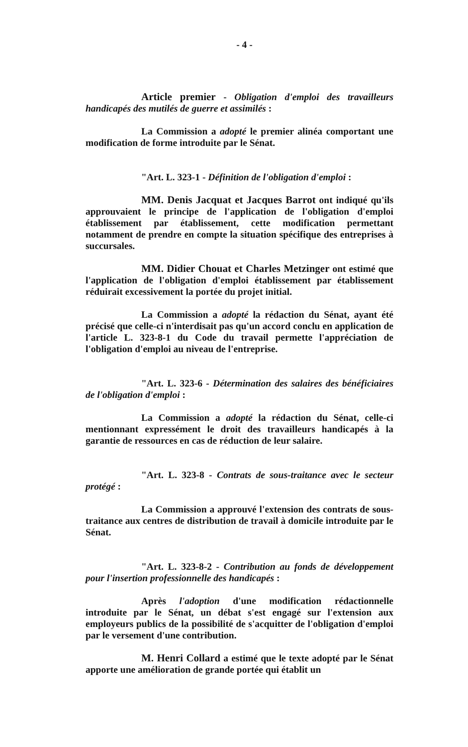- 4 -
Article premier - Obligation d'emploi des travailleurs handicapés des mutilés de guerre et assimilés :
La Commission a adopté le premier alinéa comportant une modification de forme introduite par le Sénat.
"Art. L. 323-1 - Définition de l'obligation d'emploi :
MM. Denis Jacquat et Jacques Barrot ont indiqué qu'ils approuvaient le principe de l'application de l'obligation d'emploi établissement par établissement, cette modification permettant notamment de prendre en compte la situation spécifique des entreprises à succursales.
MM. Didier Chouat et Charles Metzinger ont estimé que l'application de l'obligation d'emploi établissement par établissement réduirait excessivement la portée du projet initial.
La Commission a adopté la rédaction du Sénat, ayant été précisé que celle-ci n'interdisait pas qu'un accord conclu en application de l'article L. 323-8-1 du Code du travail permette l'appréciation de l'obligation d'emploi au niveau de l'entreprise.
"Art. L. 323-6 - Détermination des salaires des bénéficiaires de l'obligation d'emploi :
La Commission a adopté la rédaction du Sénat, celle-ci mentionnant expressément le droit des travailleurs handicapés à la garantie de ressources en cas de réduction de leur salaire.
"Art. L. 323-8 - Contrats de sous-traitance avec le secteur protégé :
La Commission a approuvé l'extension des contrats de sous- traitance aux centres de distribution de travail à domicile introduite par le Sénat.
"Art. L. 323-8-2 - Contribution au fonds de développement pour l'insertion professionnelle des handicapés :
Après l'adoption d'une modification rédactionnelle introduite par le Sénat, un débat s'est engagé sur l'extension aux employeurs publics de la possibilité de s'acquitter de l'obligation d'emploi par le versement d'une contribution.
M. Henri Collard a estimé que le texte adopté par le Sénat apporte une amélioration de grande portée qui établit un